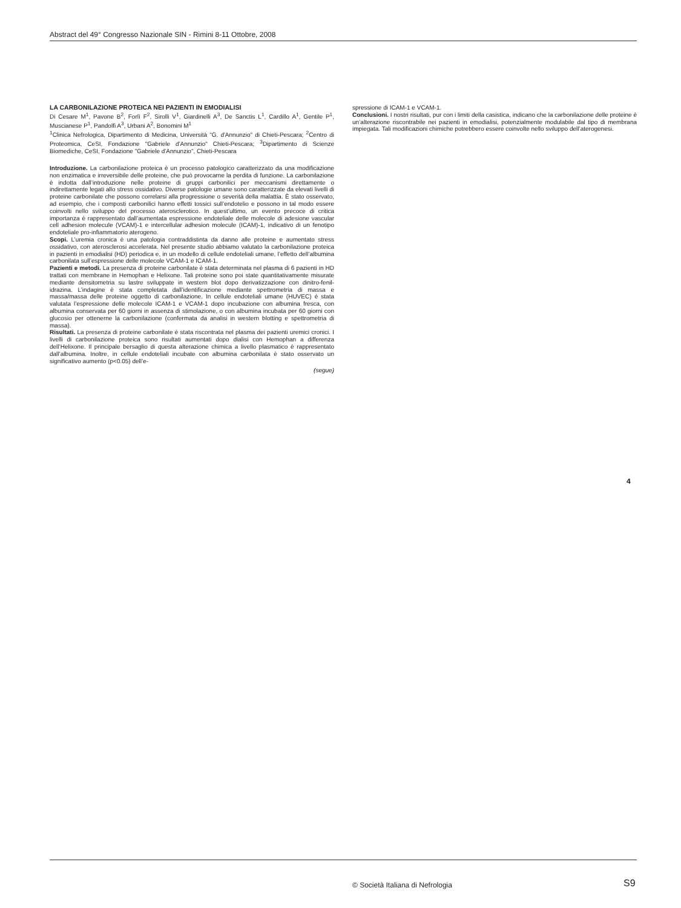Abstract del 49° Congresso Nazionale SIN - Rimini 8-11 Ottobre, 2008
LA CARBONILAZIONE PROTEICA NEI PAZIENTI IN EMODIALISI
Di Cesare M<sup>1</sup>, Pavone B<sup>2</sup>, Forlì F<sup>2</sup>, Sirolli V<sup>1</sup>, Giardinelli A<sup>3</sup>, De Sanctis L<sup>1</sup>, Cardillo A<sup>1</sup>, Gentile P<sup>1</sup>, Muscianese P<sup>1</sup>, Pandolfi A<sup>3</sup>, Urbani A<sup>2</sup>, Bonomini M<sup>1</sup>
<sup>1</sup> Clinica Nefrologica, Dipartimento di Medicina, Università "G. d'Annunzio" di Chieti-Pescara; <sup>2</sup>Centro di Proteomica, CeSI, Fondazione "Gabriele d'Annunzio" Chieti-Pescara; <sup>3</sup>Dipartimento di Scienze Biomediche, CeSI, Fondazione "Gabriele d'Annunzio", Chieti-Pescara
Introduzione. La carbonilazione proteica è un processo patologico caratterizzato da una modificazione non enzimatica e irreversibile delle proteine, che può provocarne la perdita di funzione. La carbonilazione è indotta dall’introduzione nelle proteine di gruppi carbonilici per meccanismi direttamente o indirettamente legati allo stress ossidativo. Diverse patologie umane sono caratterizzate da elevati livelli di proteine carbonilate che possono correlarsi alla progressione o severità della malattia. È stato osservato, ad esempio, che i composti carbonilici hanno effetti tossici sull’endotelio e possono in tal modo essere coinvolti nello sviluppo del processo aterosclerotico. In quest’ultimo, un evento precoce di critica importanza è rappresentato dall’aumentata espressione endoteliale delle molecole di adesione vascular cell adhesion molecule (VCAM)-1 e intercellular adhesion molecule (ICAM)-1, indicativo di un fenotipo endoteliale pro-infiammatorio aterogeno.
Scopi. L’uremia cronica è una patologia contraddistinta da danno alle proteine e aumentato stress ossidativo, con aterosclerosi accelerata. Nel presente studio abbiamo valutato la carbonilazione proteica in pazienti in emodialisi (HD) periodica e, in un modello di cellule endoteliali umane, l’effetto dell’albumina carbonilata sull’espressione delle molecole VCAM-1 e ICAM-1.
Pazienti e metodi. La presenza di proteine carbonilate è stata determinata nel plasma di 6 pazienti in HD trattati con membrane in Hemophan e Helixone. Tali proteine sono poi state quantitativamente misurate mediante densitometria su lastre sviluppate in western blot dopo derivatizzazione con dinitro-fenil-idrazina. L’indagine è stata completata dall’identificazione mediante spettrometria di massa e massa/massa delle proteine oggetto di carbonilazione. In cellule endoteliali umane (HUVEC) è stata valutata l’espressione delle molecole ICAM-1 e VCAM-1 dopo incubazione con albumina fresca, con albumina conservata per 60 giorni in assenza di stimolazione, o con albumina incubata per 60 giorni con glucosio per ottenerne la carbonilazione (confermata da analisi in western blotting e spettrometria di massa).
Risultati. La presenza di proteine carbonilate è stata riscontrata nel plasma dei pazienti uremici cronici. I livelli di carbonilazione proteica sono risultati aumentati dopo dialisi con Hemophan a differenza dell’Helixone. Il principale bersaglio di questa alterazione chimica a livello plasmatico è rappresentato dall’albumina. Inoltre, in cellule endoteliali incubate con albumina carbonilata è stato osservato un significativo aumento (p<0.05) dell’e-
(segue)
spressione di ICAM-1 e VCAM-1.
Conclusioni. I nostri risultati, pur con i limiti della casistica, indicano che la carbonilazione delle proteine è un’alterazione riscontrabile nei pazienti in emodialisi, potenzialmente modulabile dal tipo di membrana impiegata. Tali modificazioni chimiche potrebbero essere coinvolte nello sviluppo dell’aterogenesi.
4
© Società Italiana di Nefrologia
S9